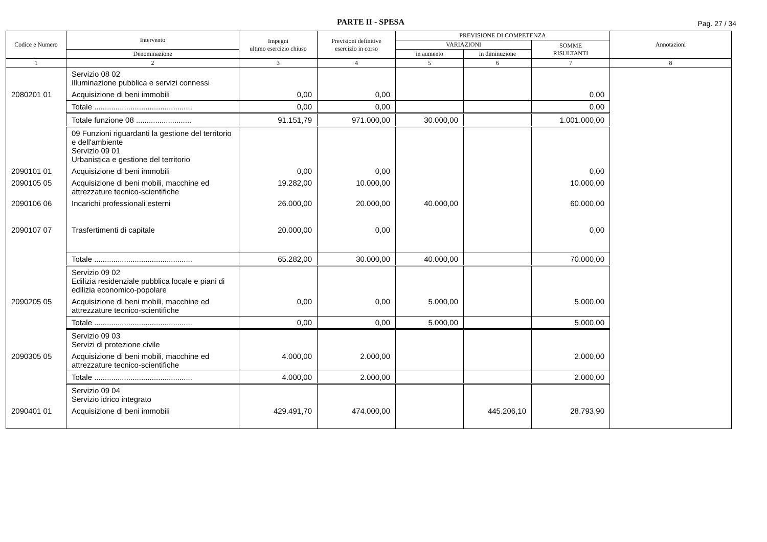PARTE II - SPESA
Pag. 27 / 34
| Codice e Numero | Intervento | Impegni ultimo esercizio chiuso | Previsioni definitive esercizio in corso | PREVISIONE DI COMPETENZA | | | Annotazioni |
| --- | --- | --- | --- | --- | --- | --- | --- |
| | | | | VARIAZIONI | | SOMME RISULTANTI | |
| | Denominazione | | | in aumento | in diminuzione | | |
| 1 | 2 | 3 | 4 | 5 | 6 | 7 | 8 |
| | Servizio 08 02 Illuminazione pubblica e servizi connessi | | | | | | |
| 2080201 01 | Acquisizione di beni immobili | 0,00 | 0,00 | | | 0,00 | |
| | Totale .............................................. | 0,00 | 0,00 | | | 0,00 | |
| | Totale funzione 08 .......................... | 91.151,79 | 971.000,00 | 30.000,00 | | 1.001.000,00 | |
| | 09 Funzioni riguardanti la gestione del territorio e dell'ambiente Servizio 09 01 Urbanistica e gestione del territorio | | | | | | |
| 2090101 01 | Acquisizione di beni immobili | 0,00 | 0,00 | | | 0,00 | |
| 2090105 05 | Acquisizione di beni mobili, macchine ed attrezzature tecnico-scientifiche | 19.282,00 | 10.000,00 | | | 10.000,00 | |
| 2090106 06 | Incarichi professionali esterni | 26.000,00 | 20.000,00 | 40.000,00 | | 60.000,00 | |
| 2090107 07 | Trasfertimenti di capitale | 20.000,00 | 0,00 | | | 0,00 | |
| | Totale .............................................. | 65.282,00 | 30.000,00 | 40.000,00 | | 70.000,00 | |
| | Servizio 09 02 Edilizia residenziale pubblica locale e piani di edilizia economico-popolare | | | | | | |
| 2090205 05 | Acquisizione di beni mobili, macchine ed attrezzature tecnico-scientifiche | 0,00 | 0,00 | 5.000,00 | | 5.000,00 | |
| | Totale .............................................. | 0,00 | 0,00 | 5.000,00 | | 5.000,00 | |
| | Servizio 09 03 Servizi di protezione civile | | | | | | |
| 2090305 05 | Acquisizione di beni mobili, macchine ed attrezzature tecnico-scientifiche | 4.000,00 | 2.000,00 | | | 2.000,00 | |
| | Totale .............................................. | 4.000,00 | 2.000,00 | | | 2.000,00 | |
| | Servizio 09 04 Servizio idrico integrato | | | | | | |
| 2090401 01 | Acquisizione di beni immobili | 429.491,70 | 474.000,00 | | 445.206,10 | 28.793,90 | |